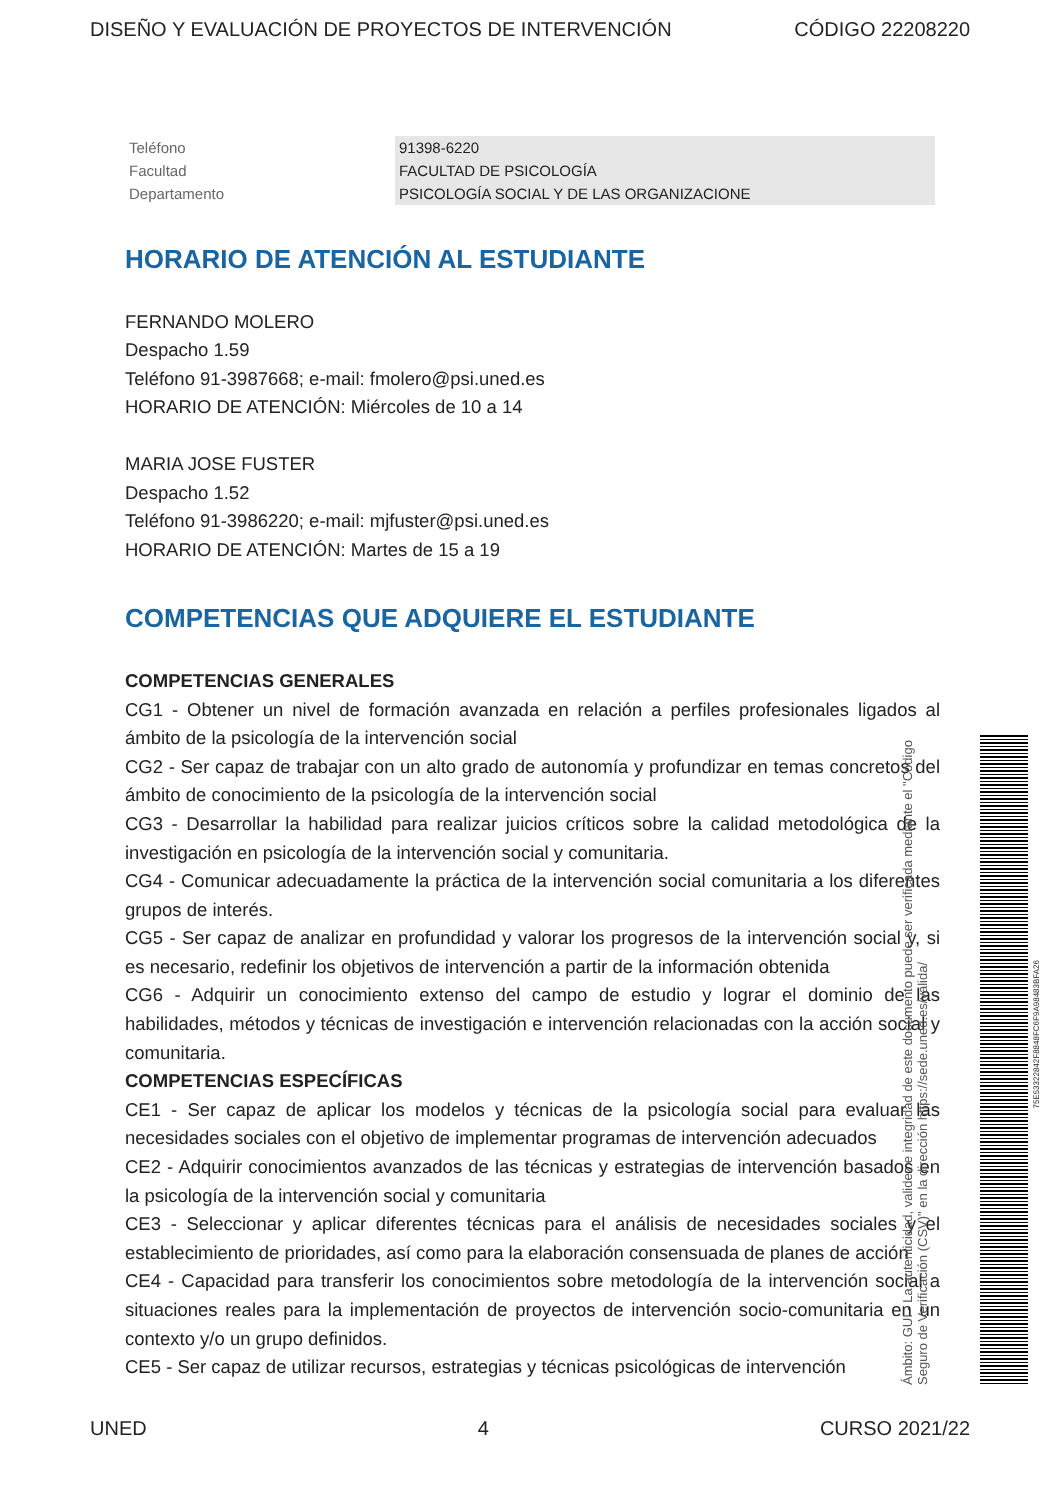DISEÑO Y EVALUACIÓN DE PROYECTOS DE INTERVENCIÓN CÓDIGO 22208220
| Teléfono | 91398-6220 |
| Facultad | FACULTAD DE PSICOLOGÍA |
| Departamento | PSICOLOGÍA SOCIAL Y DE LAS ORGANIZACIONE |
HORARIO DE ATENCIÓN AL ESTUDIANTE
FERNANDO MOLERO
Despacho 1.59
Teléfono 91-3987668; e-mail: fmolero@psi.uned.es
HORARIO DE ATENCIÓN: Miércoles de 10 a 14
MARIA JOSE FUSTER
Despacho 1.52
Teléfono 91-3986220; e-mail: mjfuster@psi.uned.es
HORARIO DE ATENCIÓN: Martes de 15 a 19
COMPETENCIAS QUE ADQUIERE EL ESTUDIANTE
COMPETENCIAS GENERALES
CG1 - Obtener un nivel de formación avanzada en relación a perfiles profesionales ligados al ámbito de la psicología de la intervención social
CG2 - Ser capaz de trabajar con un alto grado de autonomía y profundizar en temas concretos del ámbito de conocimiento de la psicología de la intervención social
CG3 - Desarrollar la habilidad para realizar juicios críticos sobre la calidad metodológica de la investigación en psicología de la intervención social y comunitaria.
CG4 - Comunicar adecuadamente la práctica de la intervención social comunitaria a los diferentes grupos de interés.
CG5 - Ser capaz de analizar en profundidad y valorar los progresos de la intervención social y, si es necesario, redefinir los objetivos de intervención a partir de la información obtenida
CG6 - Adquirir un conocimiento extenso del campo de estudio y lograr el dominio de las habilidades, métodos y técnicas de investigación e intervención relacionadas con la acción social y comunitaria.
COMPETENCIAS ESPECÍFICAS
CE1 - Ser capaz de aplicar los modelos y técnicas de la psicología social para evaluar las necesidades sociales con el objetivo de implementar programas de intervención adecuados
CE2 - Adquirir conocimientos avanzados de las técnicas y estrategias de intervención basados en la psicología de la intervención social y comunitaria
CE3 - Seleccionar y aplicar diferentes técnicas para el análisis de necesidades sociales y el establecimiento de prioridades, así como para la elaboración consensuada de planes de acción
CE4 - Capacidad para transferir los conocimientos sobre metodología de la intervención social a situaciones reales para la implementación de proyectos de intervención socio-comunitaria en un contexto y/o un grupo definidos.
CE5 - Ser capaz de utilizar recursos, estrategias y técnicas psicológicas de intervención
Ámbito: GUI - La autenticidad, validez e integridad de este documento puede ser verificada mediante el "Código Seguro de Verificación (CSV)" en la dirección https://sede.uned.es/valida/
75E53322842F8848FC6F9A98483BFA26
UNED 4 CURSO 2021/22